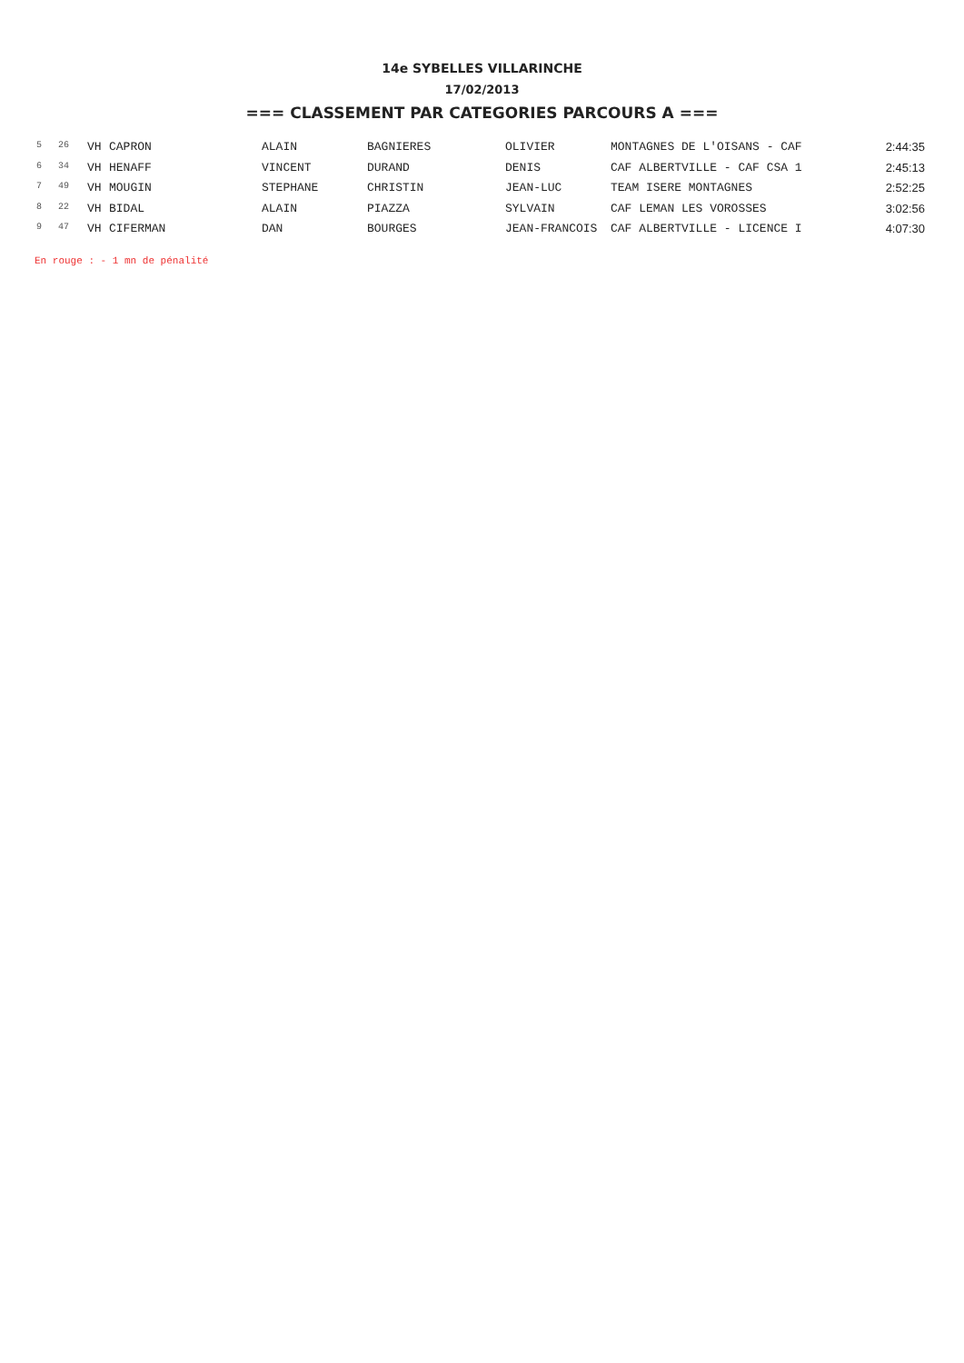14e SYBELLES VILLARINCHE
17/02/2013
=== CLASSEMENT PAR CATEGORIES PARCOURS A ===
| 5 | 26 | VH | CAPRON | ALAIN | BAGNIERES | OLIVIER | MONTAGNES DE L'OISANS - CAF | 2:44:35 |
| 6 | 34 | VH | HENAFF | VINCENT | DURAND | DENIS | CAF ALBERTVILLE - CAF CSA 1 | 2:45:13 |
| 7 | 49 | VH | MOUGIN | STEPHANE | CHRISTIN | JEAN-LUC | TEAM ISERE MONTAGNES | 2:52:25 |
| 8 | 22 | VH | BIDAL | ALAIN | PIAZZA | SYLVAIN | CAF LEMAN LES VOROSSES | 3:02:56 |
| 9 | 47 | VH | CIFERMAN | DAN | BOURGES | JEAN-FRANCOIS | CAF ALBERTVILLE - LICENCE I | 4:07:30 |
En rouge : - 1 mn de pénalité